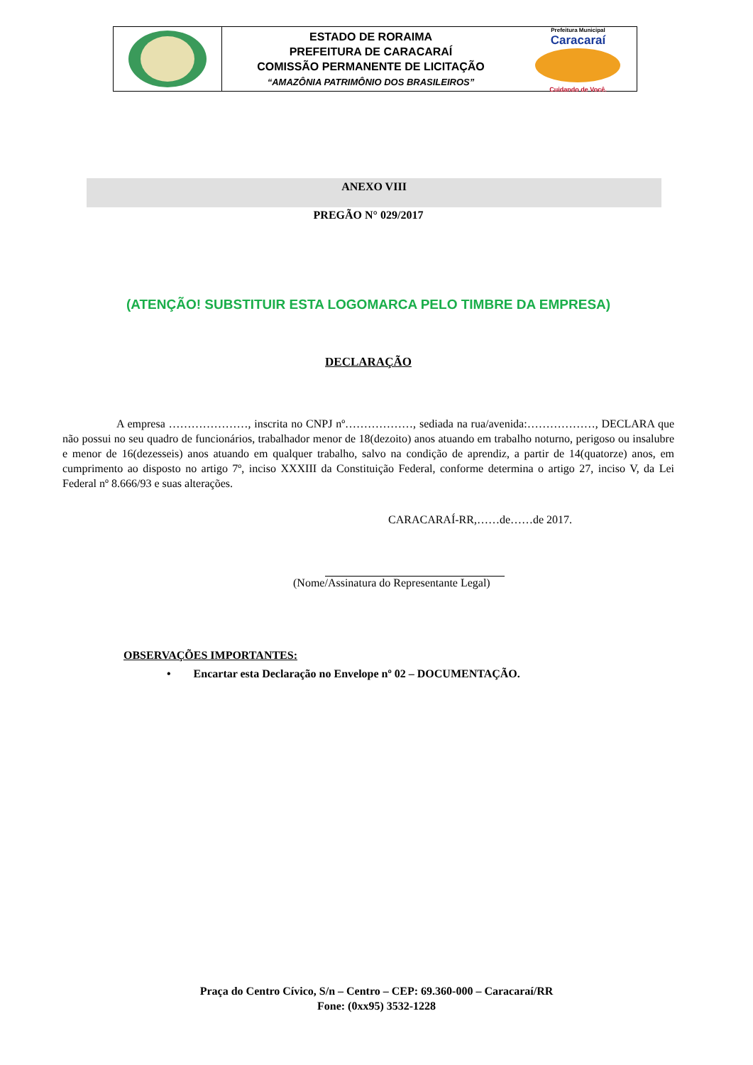ESTADO DE RORAIMA
PREFEITURA DE CARACARAÍ
COMISSÃO PERMANENTE DE LICITAÇÃO
“AMAZÔNIA PATRIMÔNIO DOS BRASILEIROS”
Prefeitura Municipal
Caracaraí
Cuidando de Você.
ANEXO VIII
PREGÃO N° 029/2017
(ATENÇÃO! SUBSTITUIR ESTA LOGOMARCA PELO TIMBRE DA EMPRESA)
DECLARAÇÃO
A empresa …………………, inscrita no CNPJ nº………………, sediada na rua/avenida:………………, DECLARA que não possui no seu quadro de funcionários, trabalhador menor de 18(dezoito) anos atuando em trabalho noturno, perigoso ou insalubre e menor de 16(dezesseis) anos atuando em qualquer trabalho, salvo na condição de aprendiz, a partir de 14(quatorze) anos, em cumprimento ao disposto no artigo 7º, inciso XXXIII da Constituição Federal, conforme determina o artigo 27, inciso V, da Lei Federal nº 8.666/93 e suas alterações.
CARACARAÍ-RR,……de……de 2017.
(Nome/Assinatura do Representante Legal)
OBSERVAÇÕES IMPORTANTES:
• Encartar esta Declaração no Envelope nº 02 – DOCUMENTAÇÃO.
Praça do Centro Cívico, S/n – Centro – CEP: 69.360-000 – Caracaraí/RR
Fone: (0xx95) 3532-1228